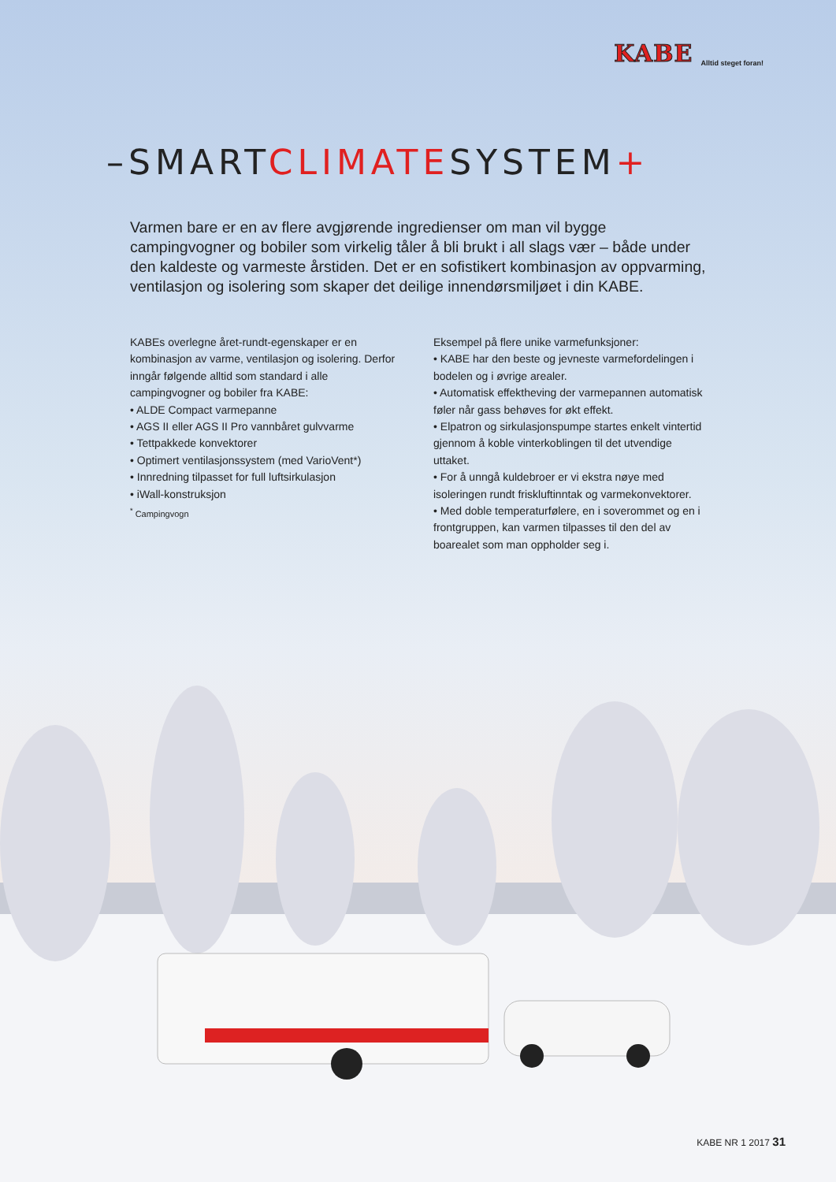KABE Alltid steget foran!
–SMARTCLIMATESYSTEM+
Varmen bare er en av flere avgjørende ingredienser om man vil bygge campingvogner og bobiler som virkelig tåler å bli brukt i all slags vær – både under den kaldeste og varmeste årstiden. Det er en sofistikert kombinasjon av oppvarming, ventilasjon og isolering som skaper det deilige innendørsmiljøet i din KABE.
KABEs overlegne året-rundt-egenskaper er en kombinasjon av varme, ventilasjon og isolering. Derfor inngår følgende alltid som standard i alle campingvogner og bobiler fra KABE:
• ALDE Compact varmepanne
• AGS II eller AGS II Pro vannbåret gulvvarme
• Tettpakkede konvektorer
• Optimert ventilasjonssystem (med VarioVent*)
• Innredning tilpasset for full luftsirkulasjon
• iWall-konstruksjon
<sup>*</sup> Campingvogn
Eksempel på flere unike varmefunksjoner:
• KABE har den beste og jevneste varmefordelingen i bodelen og i øvrige arealer.
• Automatisk effektheving der varmepannen automatisk føler når gass behøves for økt effekt.
• Elpatron og sirkulasjonspumpe startes enkelt vintertid gjennom å koble vinterkoblingen til det utvendige uttaket.
• For å unngå kuldebroer er vi ekstra nøye med isoleringen rundt friskluftinntak og varmekonvektorer.
• Med doble temperaturfølere, en i soverommet og en i frontgruppen, kan varmen tilpasses til den del av boarealet som man oppholder seg i.
KABE NR 1 2017 31